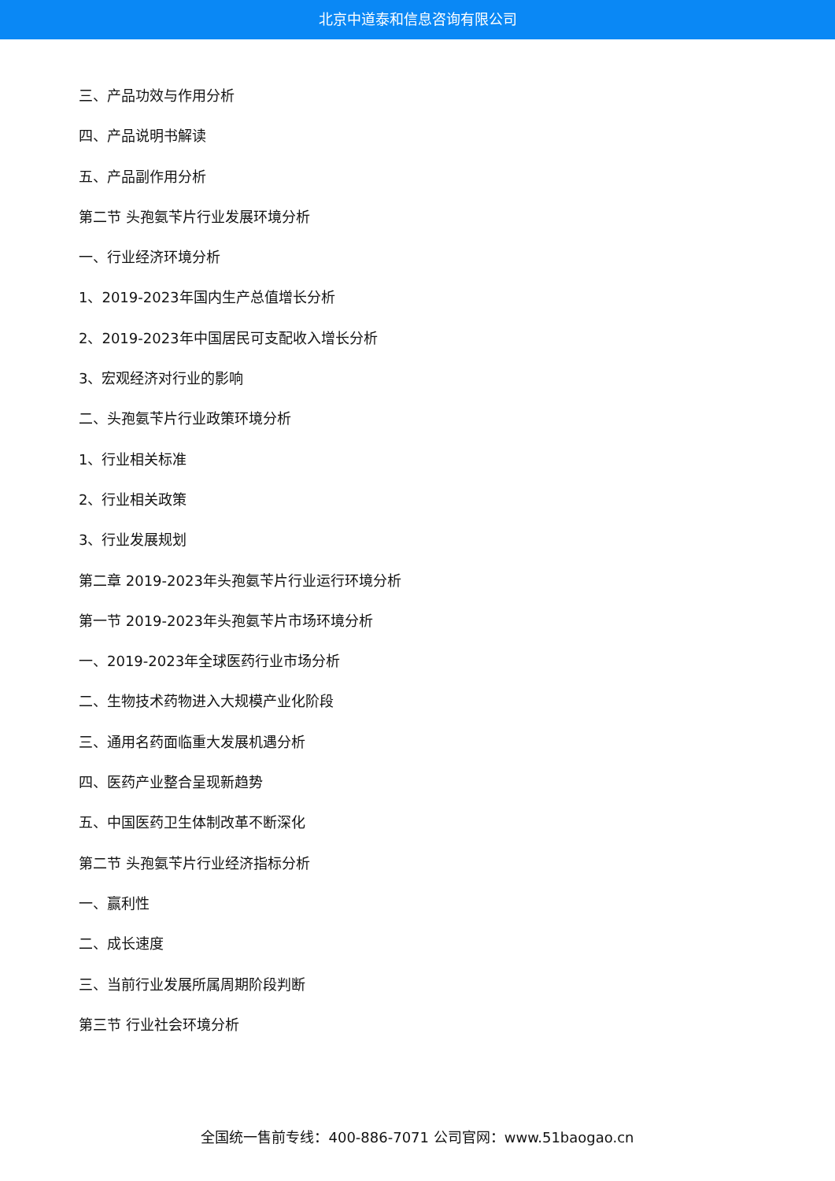北京中道泰和信息咨询有限公司
三、产品功效与作用分析
四、产品说明书解读
五、产品副作用分析
第二节 头孢氨苄片行业发展环境分析
一、行业经济环境分析
1、2019-2023年国内生产总值增长分析
2、2019-2023年中国居民可支配收入增长分析
3、宏观经济对行业的影响
二、头孢氨苄片行业政策环境分析
1、行业相关标准
2、行业相关政策
3、行业发展规划
第二章 2019-2023年头孢氨苄片行业运行环境分析
第一节 2019-2023年头孢氨苄片市场环境分析
一、2019-2023年全球医药行业市场分析
二、生物技术药物进入大规模产业化阶段
三、通用名药面临重大发展机遇分析
四、医药产业整合呈现新趋势
五、中国医药卫生体制改革不断深化
第二节 头孢氨苄片行业经济指标分析
一、赢利性
二、成长速度
三、当前行业发展所属周期阶段判断
第三节 行业社会环境分析
全国统一售前专线：400-886-7071 公司官网：www.51baogao.cn